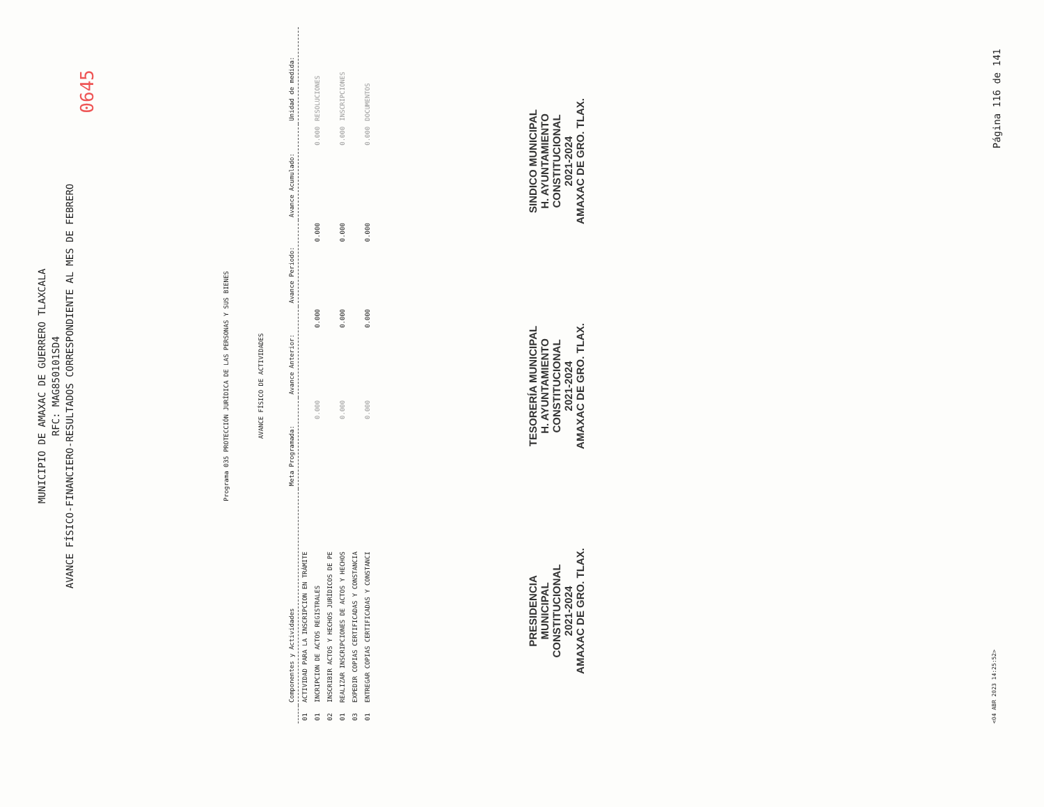MUNICIPIO DE AMAXAC DE GUERRERO TLAXCALA
RFC: MAG850101SD4
AVANCE FÍSICO-FINANCIERO-RESULTADOS CORRESPONDIENTE AL MES DE FEBRERO
0645
Programa 035 PROTECCIÓN JURÍDICA DE LAS PERSONAS Y SUS BIENES
AVANCE FÍSICO DE ACTIVIDADES
| | Componentes y Actividades | Meta Programada: | Avance Anterior: | Avance Periodo: | Avance Acumulado: | Unidad de medida: |
| --- | --- | --- | --- | --- | --- | --- |
| 01 | ACTIVIDAD PARA LA INSCRIPCION EN TRÁMITE | | | | | |
| 01 | INCRIPCION DE ACTOS REGISTRALES | 0.000 | 0.000 | 0.000 | 0.000 | RESOLUCIONES |
| 02 | INSCRIBIR ACTOS Y HECHOS JURÍDICOS DE PE | | | | | |
| 01 | REALIZAR INSCRIPCIONES DE ACTOS Y HECHOS | 0.000 | 0.000 | 0.000 | 0.000 | INSCRIPCIONES |
| 03 | EXPEDIR COPIAS CERTIFICADAS Y CONSTANCIA | | | | | |
| 01 | ENTREGAR COPIAS CERTIFICADAS Y CONSTANCI | 0.000 | 0.000 | 0.000 | 0.000 | DOCUMENTOS |
PRESIDENCIA
MUNICIPAL
CONSTITUCIONAL
2021-2024
AMAXAC DE GRO. TLAX.
TESORERÍA MUNICIPAL
H. AYUNTAMIENTO
CONSTITUCIONAL
2021-2024
AMAXAC DE GRO. TLAX.
SINDICO MUNICIPAL
H. AYUNTAMIENTO
CONSTITUCIONAL
2021-2024
AMAXAC DE GRO. TLAX.
<04 ABR 2023 14:25:52> Página 116 de 141